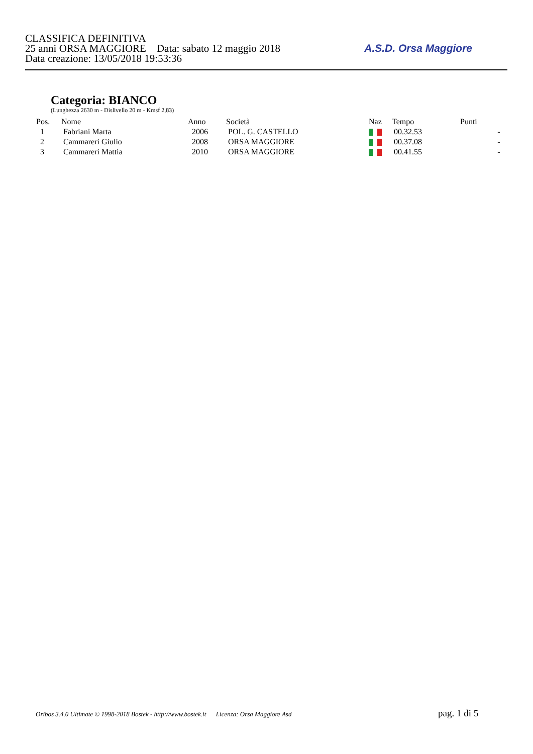CLASSIFICA DEFINITIVA
25 anni ORSA MAGGIORE Data: sabato 12 maggio 2018
Data creazione: 13/05/2018 19:53:36
A.S.D. Orsa Maggiore
Categoria: BIANCO
(Lunghezza 2630 m - Dislivello 20 m - Kmsf 2,83)
| Pos. | Nome | Anno | Società | Naz | Tempo | Punti | |
| --- | --- | --- | --- | --- | --- | --- | --- |
| 1 | Fabriani Marta | 2006 | POL. G. CASTELLO | | 00.32.53 | | - |
| 2 | Cammareri Giulio | 2008 | ORSA MAGGIORE | | 00.37.08 | | - |
| 3 | Cammareri Mattia | 2010 | ORSA MAGGIORE | | 00.41.55 | | - |
Oribos 3.4.0 Ultimate © 1998-2018 Bostek - http://www.bostek.it Licenza: Orsa Maggiore Asd pag. 1 di 5